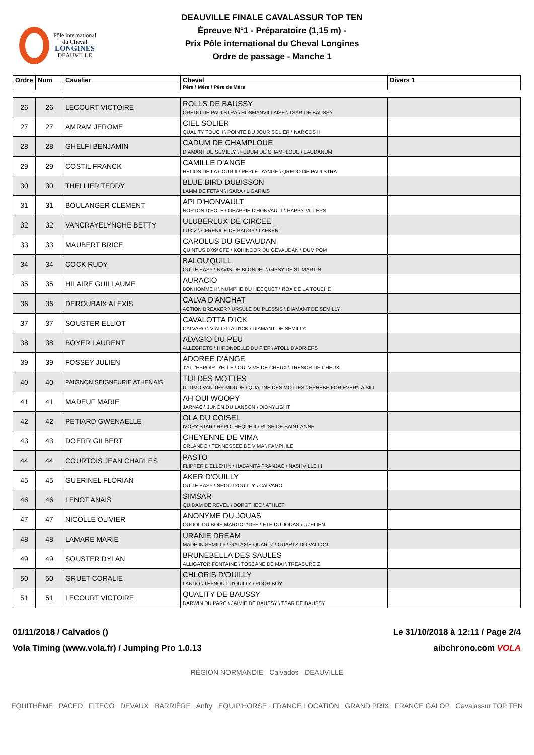Pôle international
du Cheval
LONGINES
DEAUVILLE
DEAUVILLE FINALE CAVALASSUR TOP TEN
Épreuve N°1 - Préparatoire (1,15 m) -
Prix Pôle international du Cheval Longines
Ordre de passage - Manche 1
| Ordre | Num | Cavalier | Cheval | Divers 1 |
| --- | --- | --- | --- | --- |
| | | | Père \ Mère \ Père de Mère | |
| 26 | 26 | LECOURT VICTOIRE | ROLLS DE BAUSSY QREDO DE PAULSTRA \ HOSMANVILLAISE \ TSAR DE BAUSSY | |
| 27 | 27 | AMRAM JEROME | CIEL SOLIER QUALITY TOUCH \ POINTE DU JOUR SOLIER \ NARCOS II | |
| 28 | 28 | GHELFI BENJAMIN | CADUM DE CHAMPLOUE DIAMANT DE SEMILLY \ FEDUM DE CHAMPLOUE \ LAUDANUM | |
| 29 | 29 | COSTIL FRANCK | CAMILLE D'ANGE HELIOS DE LA COUR II \ PERLE D'ANGE \ QREDO DE PAULSTRA | |
| 30 | 30 | THELLIER TEDDY | BLUE BIRD DUBISSON LAMM DE FETAN \ ISARA \ LIGARIUS | |
| 31 | 31 | BOULANGER CLEMENT | API D'HONVAULT NORTON D'EOLE \ OHAPPIE D'HONVAULT \ HAPPY VILLERS | |
| 32 | 32 | VANCRAYELYNGHE BETTY | ULUBERLUX DE CIRCEE LUX Z \ CERENICE DE BAUGY \ LAEKEN | |
| 33 | 33 | MAUBERT BRICE | CAROLUS DU GEVAUDAN QUINTUS D'09*GFE \ KOHINOOR DU GEVAUDAN \ DUM'POM | |
| 34 | 34 | COCK RUDY | BALOU'QUILL QUITE EASY \ NAVIS DE BLONDEL \ GIPSY DE ST MARTIN | |
| 35 | 35 | HILAIRE GUILLAUME | AURACIO BONHOMME II \ NUMPHE DU HECQUET \ ROX DE LA TOUCHE | |
| 36 | 36 | DEROUBAIX ALEXIS | CALVA D'ANCHAT ACTION BREAKER \ URSULE DU PLESSIS \ DIAMANT DE SEMILLY | |
| 37 | 37 | SOUSTER ELLIOT | CAVALOTTA D'ICK CALVARO \ VIALOTTA D'ICK \ DIAMANT DE SEMILLY | |
| 38 | 38 | BOYER LAURENT | ADAGIO DU PEU ALLEGRETO \ HIRONDELLE DU FIEF \ ATOLL D'ADRIERS | |
| 39 | 39 | FOSSEY JULIEN | ADOREE D'ANGE J'AI L'ESPOIR D'ELLE \ QUI VIVE DE CHEUX \ TRESOR DE CHEUX | |
| 40 | 40 | PAIGNON SEIGNEURIE ATHENAIS | TIJI DES MOTTES ULTIMO VAN TER MOUDE \ QUALINE DES MOTTES \ EPHEBE FOR EVER*LA SILI | |
| 41 | 41 | MADEUF MARIE | AH OUI WOOPY JARNAC \ JUNON DU LANSON \ DIONYLIGHT | |
| 42 | 42 | PETIARD GWENAELLE | OLA DU COISEL IVORY STAR \ HYPOTHEQUE II \ RUSH DE SAINT ANNE | |
| 43 | 43 | DOERR GILBERT | CHEYENNE DE VIMA ORLANDO \ TENNESSEE DE VIMA \ PAMPHILE | |
| 44 | 44 | COURTOIS JEAN CHARLES | PASTO FLIPPER D'ELLE*HN \ HABANITA FRANJAC \ NASHVILLE III | |
| 45 | 45 | GUERINEL FLORIAN | AKER D'OUILLY QUITE EASY \ SHOU D'OUILLY \ CALVARO | |
| 46 | 46 | LENOT ANAIS | SIMSAR QUIDAM DE REVEL \ DOROTHEE \ ATHLET | |
| 47 | 47 | NICOLLE OLIVIER | ANONYME DU JOUAS QUOOL DU BOIS MARGOT*GFE \ ETE DU JOUAS \ UZELIEN | |
| 48 | 48 | LAMARE MARIE | URANIE DREAM MADE IN SEMILLY \ GALAXIE QUARTZ \ QUARTZ DU VALLON | |
| 49 | 49 | SOUSTER DYLAN | BRUNEBELLA DES SAULES ALLIGATOR FONTAINE \ TOSCANE DE MAI \ TREASURE Z | |
| 50 | 50 | GRUET CORALIE | CHLORIS D'OUILLY LANDO \ TEFNOUT D'OUILLY \ POOR BOY | |
| 51 | 51 | LECOURT VICTOIRE | QUALITY DE BAUSSY DARWIN DU PARC \ JAIMIE DE BAUSSY \ TSAR DE BAUSSY | |
01/11/2018 / Calvados () Le 31/10/2018 à 12:11 / Page 2/4
Vola Timing (www.vola.fr) / Jumping Pro 1.0.13 aibchrono.com VOLA
RÉGION NORMANDIE Calvados DEAUVILLE
EQUITHÈME PACED FITECO DEVAUX BARRIÈRE Anfry EQUIP'HORSE FRANCE LOCATION GRAND PRIX FRANCE GALOP Cavalassur TOP TEN